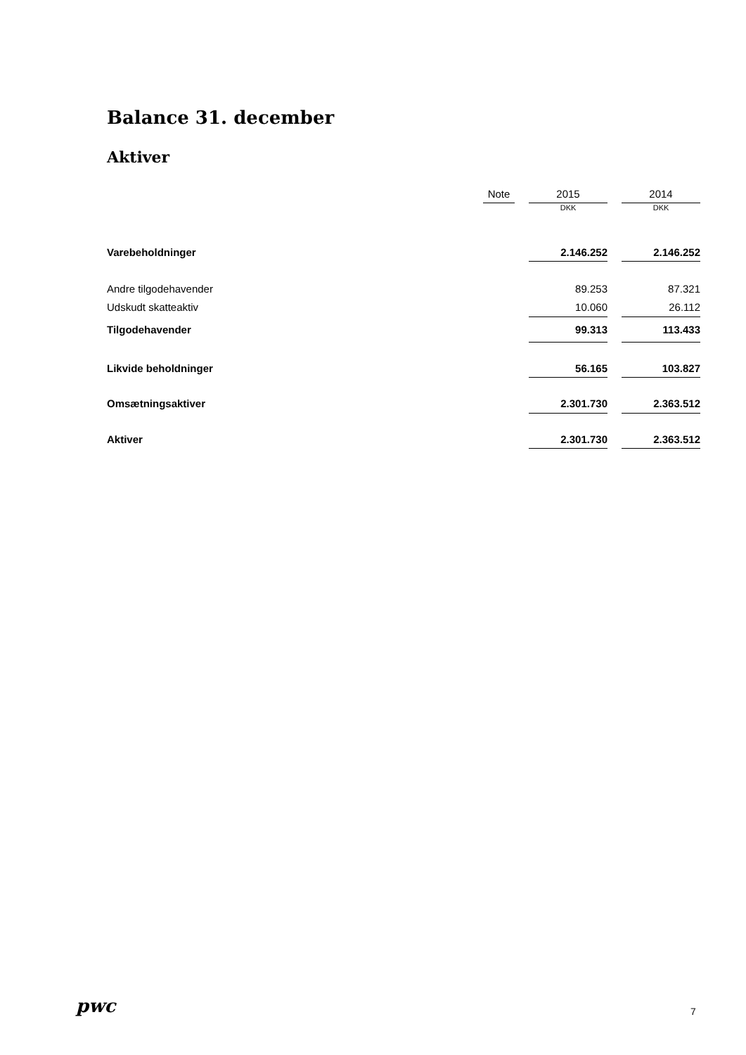Balance 31. december
Aktiver
| | Note | | 2015 | | 2014 |
| --- | --- | --- | --- | --- | --- |
| | | | DKK | | DKK |
| Varebeholdninger | | | 2.146.252 | | 2.146.252 |
| Andre tilgodehavender | | | 89.253 | | 87.321 |
| Udskudt skatteaktiv | | | 10.060 | | 26.112 |
| Tilgodehavender | | | 99.313 | | 113.433 |
| Likvide beholdninger | | | 56.165 | | 103.827 |
| Omsætningsaktiver | | | 2.301.730 | | 2.363.512 |
| Aktiver | | | 2.301.730 | | 2.363.512 |
pwc 7